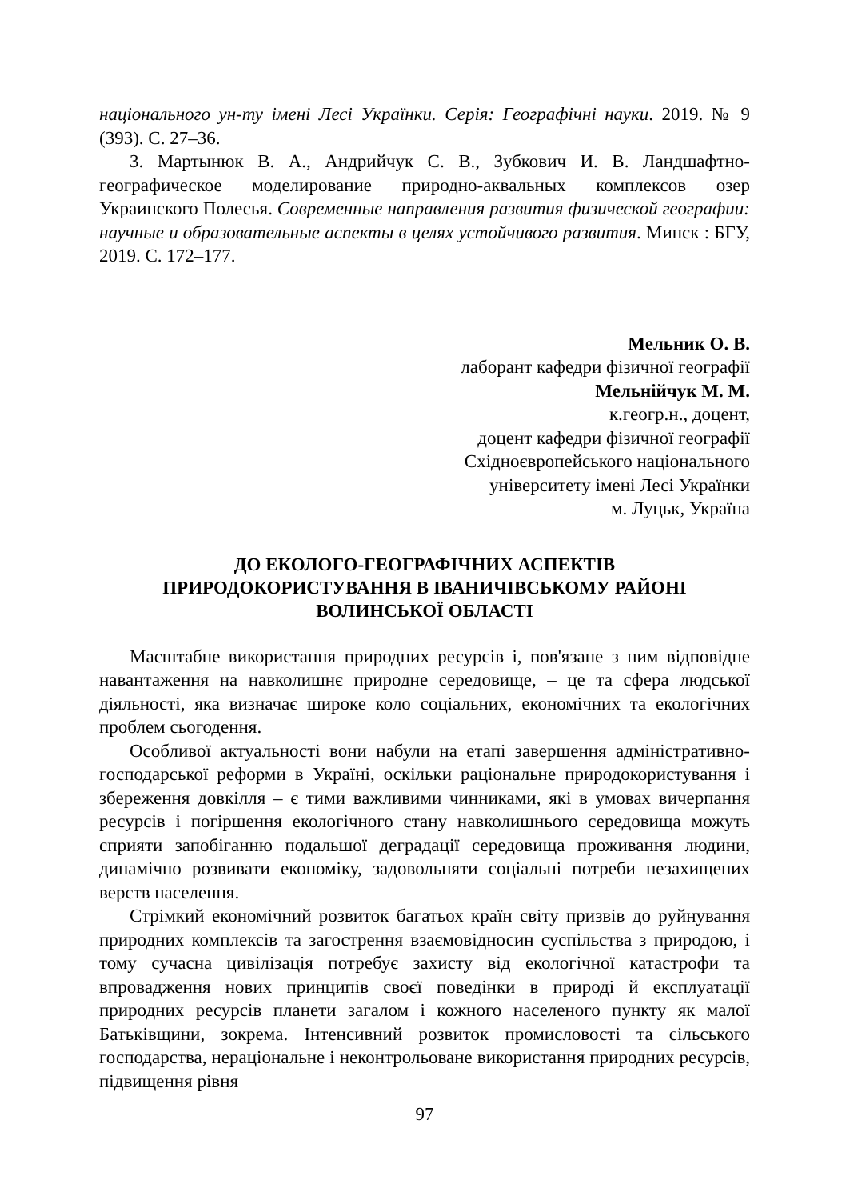національного ун-ту імені Лесі Українки. Серія: Географічні науки. 2019. № 9 (393). С. 27–36.
3. Мартынюк В. А., Андрийчук С. В., Зубкович И. В. Ландшафтно-географическое моделирование природно-аквальных комплексов озер Украинского Полесья. Современные направления развития физической географии: научные и образовательные аспекты в целях устойчивого развития. Минск : БГУ, 2019. С. 172–177.
Мельник О. В.
лаборант кафедри фізичної географії
Мельнійчук М. М.
к.геогр.н., доцент,
доцент кафедри фізичної географії
Східноєвропейського національного
університету імені Лесі Українки
м. Луцьк, Україна
ДО ЕКОЛОГО-ГЕОГРАФІЧНИХ АСПЕКТІВ
ПРИРОДОКОРИСТУВАННЯ В ІВАНИЧІВСЬКОМУ РАЙОНІ
ВОЛИНСЬКОЇ ОБЛАСТІ
Масштабне використання природних ресурсів і, пов'язане з ним відповідне навантаження на навколишнє природне середовище, – це та сфера людської діяльності, яка визначає широке коло соціальних, економічних та екологічних проблем сьогодення.
Особливої актуальності вони набули на етапі завершення адміністративно-господарської реформи в Україні, оскільки раціональне природокористування і збереження довкілля – є тими важливими чинниками, які в умовах вичерпання ресурсів і погіршення екологічного стану навколишнього середовища можуть сприяти запобіганню подальшої деградації середовища проживання людини, динамічно розвивати економіку, задовольняти соціальні потреби незахищених верств населення.
Стрімкий економічний розвиток багатьох країн світу призвів до руйнування природних комплексів та загострення взаємовідносин суспільства з природою, і тому сучасна цивілізація потребує захисту від екологічної катастрофи та впровадження нових принципів своєї поведінки в природі й експлуатації природних ресурсів планети загалом і кожного населеного пункту як малої Батьківщини, зокрема. Інтенсивний розвиток промисловості та сільського господарства, нераціональне і неконтрольоване використання природних ресурсів, підвищення рівня
97